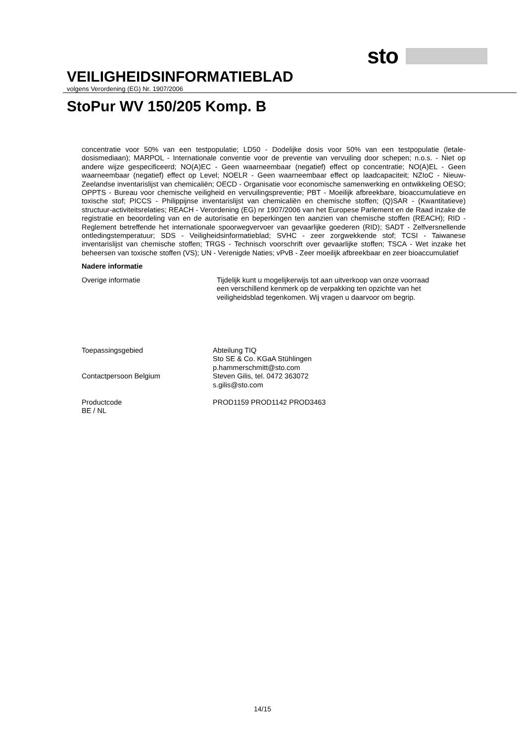sto
VEILIGHEIDSINFORMATIEBLAD
volgens Verordening (EG) Nr. 1907/2006
StoPur WV 150/205 Komp. B
concentratie voor 50% van een testpopulatie; LD50 - Dodelijke dosis voor 50% van een testpopulatie (letale-dosismediaan); MARPOL - Internationale conventie voor de preventie van vervuiling door schepen; n.o.s. - Niet op andere wijze gespecificeerd; NO(A)EC - Geen waarneembaar (negatief) effect op concentratie; NO(A)EL - Geen waarneembaar (negatief) effect op Level; NOELR - Geen waarneembaar effect op laadcapaciteit; NZIoC - Nieuw-Zeelandse inventarislijst van chemicaliën; OECD - Organisatie voor economische samenwerking en ontwikkeling OESO; OPPTS - Bureau voor chemische veiligheid en vervuilingspreventie; PBT - Moeilijk afbreekbare, bioaccumulatieve en toxische stof; PICCS - Philippijnse inventarislijst van chemicaliën en chemische stoffen; (Q)SAR - (Kwantitatieve) structuur-activiteitsrelaties; REACH - Verordening (EG) nr 1907/2006 van het Europese Parlement en de Raad inzake de registratie en beoordeling van en de autorisatie en beperkingen ten aanzien van chemische stoffen (REACH); RID - Reglement betreffende het internationale spoorwegvervoer van gevaarlijke goederen (RID); SADT - Zelfversnellende ontledingstemperatuur; SDS - Veiligheidsinformatieblad; SVHC - zeer zorgwekkende stof; TCSI - Taiwanese inventarislijst van chemische stoffen; TRGS - Technisch voorschrift over gevaarlijke stoffen; TSCA - Wet inzake het beheersen van toxische stoffen (VS); UN - Verenigde Naties; vPvB - Zeer moeilijk afbreekbaar en zeer bioaccumulatief
Nadere informatie
Overige informatie Tijdelijk kunt u mogelijkerwijs tot aan uitverkoop van onze voorraad
een verschillend kenmerk op de verpakking ten opzichte van het
veiligheidsblad tegenkomen. Wij vragen u daarvoor om begrip.
Toepassingsgebied Abteilung TIQ
Sto SE & Co. KGaA Stühlingen
p.hammerschmitt@sto.com
Contactpersoon Belgium Steven Gilis, tel. 0472 363072
s.gilis@sto.com
Productcode
BE / NL
PROD1159 PROD1142 PROD3463
14/15